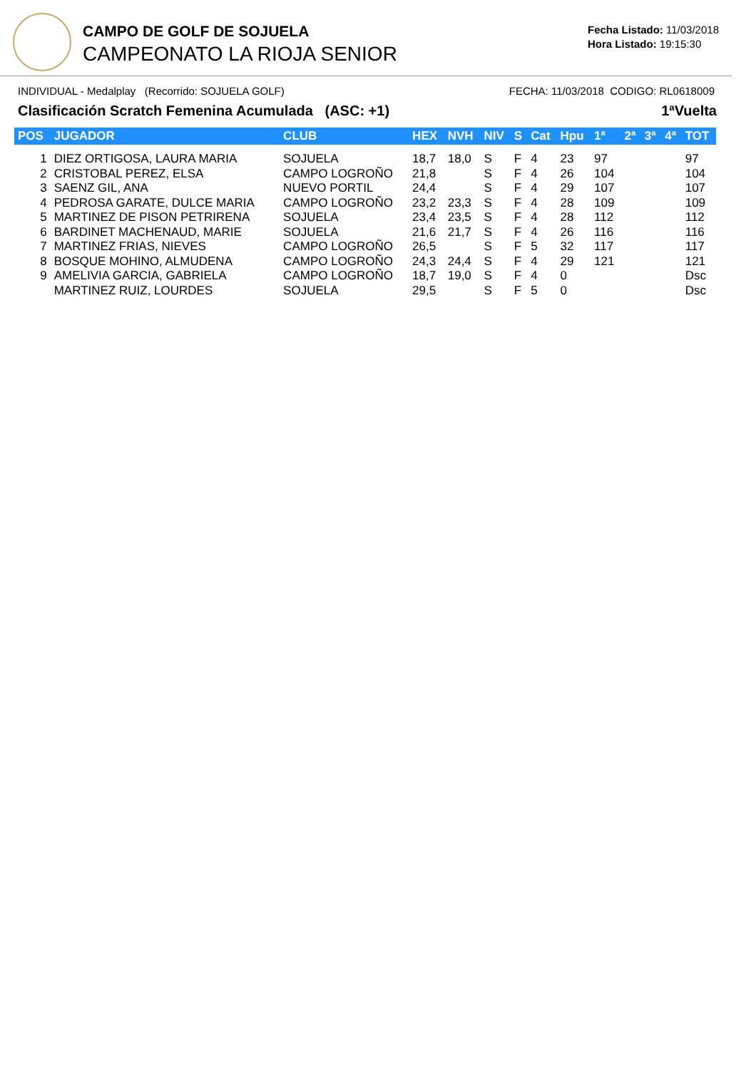CAMPO DE GOLF DE SOJUELA
CAMPEONATO LA RIOJA SENIOR
Fecha Listado: 11/03/2018
Hora Listado: 19:15:30
INDIVIDUAL - Medalplay (Recorrido: SOJUELA GOLF) FECHA: 11/03/2018 CODIGO: RL0618009
Clasificación Scratch Femenina Acumulada (ASC: +1) 1ªVuelta
| POS | JUGADOR | CLUB | HEX | NVH | NIV | S | Cat | Hpu | 1ª | 2ª | 3ª | 4ª | TOT |
| --- | --- | --- | --- | --- | --- | --- | --- | --- | --- | --- | --- | --- | --- |
| 1 | DIEZ ORTIGOSA, LAURA MARIA | SOJUELA | 18,7 | 18,0 | S | F | 4 | 23 | 97 | | | | 97 |
| 2 | CRISTOBAL PEREZ, ELSA | CAMPO LOGROÑO | 21,8 | | S | F | 4 | 26 | 104 | | | | 104 |
| 3 | SAENZ GIL, ANA | NUEVO PORTIL | 24,4 | | S | F | 4 | 29 | 107 | | | | 107 |
| 4 | PEDROSA GARATE, DULCE MARIA | CAMPO LOGROÑO | 23,2 | 23,3 | S | F | 4 | 28 | 109 | | | | 109 |
| 5 | MARTINEZ DE PISON PETRIRENA | SOJUELA | 23,4 | 23,5 | S | F | 4 | 28 | 112 | | | | 112 |
| 6 | BARDINET MACHENAUD, MARIE | SOJUELA | 21,6 | 21,7 | S | F | 4 | 26 | 116 | | | | 116 |
| 7 | MARTINEZ FRIAS, NIEVES | CAMPO LOGROÑO | 26,5 | | S | F | 5 | 32 | 117 | | | | 117 |
| 8 | BOSQUE MOHINO, ALMUDENA | CAMPO LOGROÑO | 24,3 | 24,4 | S | F | 4 | 29 | 121 | | | | 121 |
| 9 | AMELIVIA GARCIA, GABRIELA | CAMPO LOGROÑO | 18,7 | 19,0 | S | F | 4 | 0 | | | | | Dsc |
| | MARTINEZ RUIZ, LOURDES | SOJUELA | 29,5 | | S | F | 5 | 0 | | | | | Dsc |